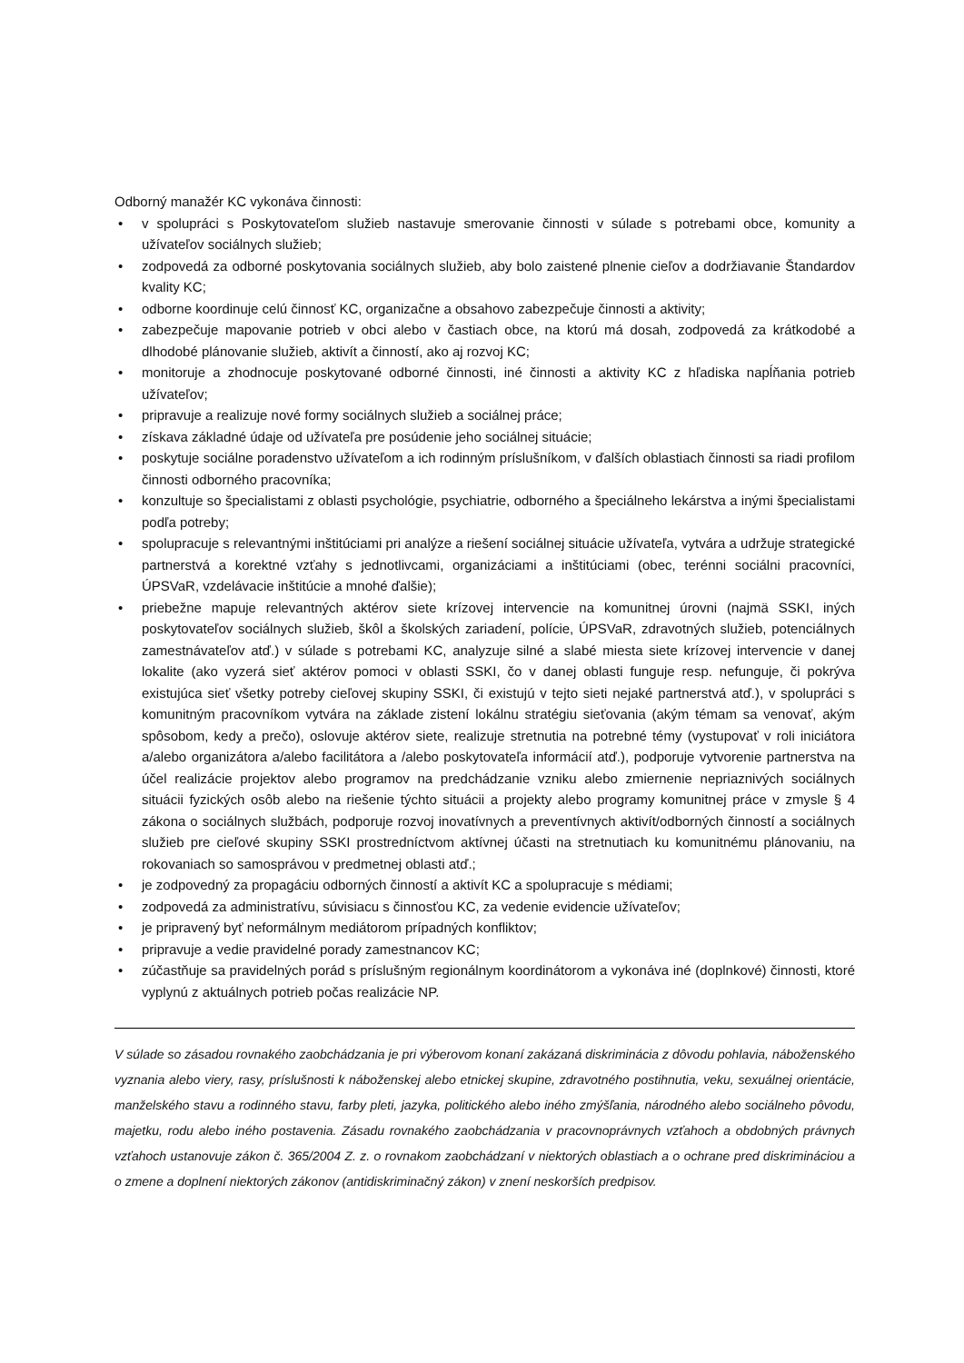Odborný manažér KC vykonáva činnosti:
• v spolupráci s Poskytovateľom služieb nastavuje smerovanie činnosti v súlade s potrebami obce, komunity a užívateľov sociálnych služieb;
• zodpovedá za odborné poskytovania sociálnych služieb, aby bolo zaistené plnenie cieľov a dodržiavanie Štandardov kvality KC;
• odborne koordinuje celú činnosť KC, organizačne a obsahovo zabezpečuje činnosti a aktivity;
• zabezpečuje mapovanie potrieb v obci alebo v častiach obce, na ktorú má dosah, zodpovedá za krátkodobé a dlhodobé plánovanie služieb, aktivít a činností, ako aj rozvoj KC;
• monitoruje a zhodnocuje poskytované odborné činnosti, iné činnosti a aktivity KC z hľadiska napĺňania potrieb užívateľov;
• pripravuje a realizuje nové formy sociálnych služieb a sociálnej práce;
• získava základné údaje od užívateľa pre posúdenie jeho sociálnej situácie;
• poskytuje sociálne poradenstvo užívateľom a ich rodinným príslušníkom, v ďalších oblastiach činnosti sa riadi profilom činnosti odborného pracovníka;
• konzultuje so špecialistami z oblasti psychológie, psychiatrie, odborného a špeciálneho lekárstva a inými špecialistami podľa potreby;
• spolupracuje s relevantnými inštitúciami pri analýze a riešení sociálnej situácie užívateľa, vytvára a udržuje strategické partnerstvá a korektné vzťahy s jednotlivcami, organizáciami a inštitúciami (obec, terénni sociálni pracovníci, ÚPSVaR, vzdelávacie inštitúcie a mnohé ďalšie);
• priebežne mapuje relevantných aktérov siete krízovej intervencie na komunitnej úrovni (najmä SSKI, iných poskytovateľov sociálnych služieb, škôl a školských zariadení, polície, ÚPSVaR, zdravotných služieb, potenciálnych zamestnávateľov atď.) v súlade s potrebami KC, analyzuje silné a slabé miesta siete krízovej intervencie v danej lokalite (ako vyzerá sieť aktérov pomoci v oblasti SSKI, čo v danej oblasti funguje resp. nefunguje, či pokrýva existujúca sieť všetky potreby cieľovej skupiny SSKI, či existujú v tejto sieti nejaké partnerstvá atď.), v spolupráci s komunitným pracovníkom vytvára na základe zistení lokálnu stratégiu sieťovania (akým témam sa venovať, akým spôsobom, kedy a prečo), oslovuje aktérov siete, realizuje stretnutia na potrebné témy (vystupovať v roli iniciátora a/alebo organizátora a/alebo facilitátora a /alebo poskytovateľa informácií atď.), podporuje vytvorenie partnerstva na účel realizácie projektov alebo programov na predchádzanie vzniku alebo zmiernenie nepriaznivých sociálnych situácii fyzických osôb alebo na riešenie týchto situácii a projekty alebo programy komunitnej práce v zmysle § 4 zákona o sociálnych službách, podporuje rozvoj inovatívnych a preventívnych aktivít/odborných činností a sociálnych služieb pre cieľové skupiny SSKI prostredníctvom aktívnej účasti na stretnutiach ku komunitnému plánovaniu, na rokovaniach so samosprávou v predmetnej oblasti atď.;
• je zodpovedný za propagáciu odborných činností a aktivít KC a spolupracuje s médiami;
• zodpovedá za administratívu, súvisiacu s činnosťou KC, za vedenie evidencie užívateľov;
• je pripravený byť neformálnym mediátorom prípadných konfliktov;
• pripravuje a vedie pravidelné porady zamestnancov KC;
• zúčastňuje sa pravidelných porád s príslušným regionálnym koordinátorom a vykonáva iné (doplnkové) činnosti, ktoré vyplynú z aktuálnych potrieb počas realizácie NP.
V súlade so zásadou rovnakého zaobchádzania je pri výberovom konaní zakázaná diskriminácia z dôvodu pohlavia, náboženského vyznania alebo viery, rasy, príslušnosti k náboženskej alebo etnickej skupine, zdravotného postihnutia, veku, sexuálnej orientácie, manželského stavu a rodinného stavu, farby pleti, jazyka, politického alebo iného zmýšľania, národného alebo sociálneho pôvodu, majetku, rodu alebo iného postavenia. Zásadu rovnakého zaobchádzania v pracovnoprávnych vzťahoch a obdobných právnych vzťahoch ustanovuje zákon č. 365/2004 Z. z. o rovnakom zaobchádzaní v niektorých oblastiach a o ochrane pred diskrimináciou a o zmene a doplnení niektorých zákonov (antidiskriminačný zákon) v znení neskorších predpisov.